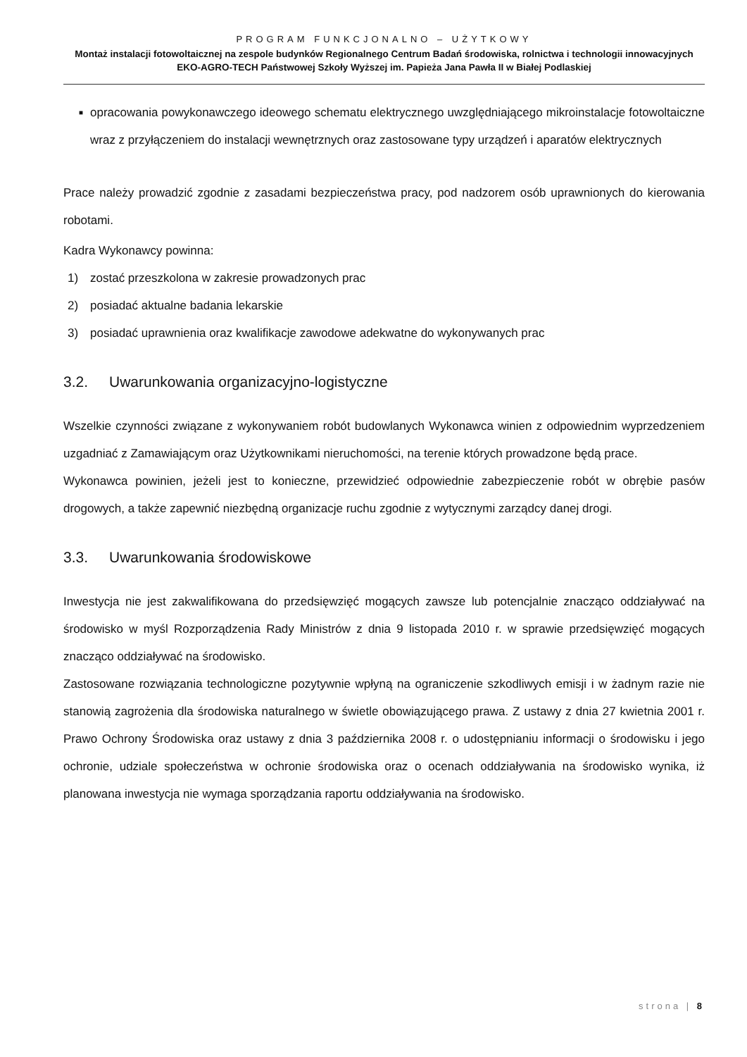PROGRAM FUNKCJONALNO – UŻYTKOWY
Montaż instalacji fotowoltaicznej na zespole budynków Regionalnego Centrum Badań środowiska, rolnictwa i technologii innowacyjnych EKO-AGRO-TECH Państwowej Szkoły Wyższej im. Papieża Jana Pawła II w Białej Podlaskiej
■ opracowania powykonawczego ideowego schematu elektrycznego uwzględniającego mikroinstalacje fotowoltaiczne wraz z przyłączeniem do instalacji wewnętrznych oraz zastosowane typy urządzeń i aparatów elektrycznych
Prace należy prowadzić zgodnie z zasadami bezpieczeństwa pracy, pod nadzorem osób uprawnionych do kierowania robotami.
Kadra Wykonawcy powinna:
1) zostać przeszkolona w zakresie prowadzonych prac
2) posiadać aktualne badania lekarskie
3) posiadać uprawnienia oraz kwalifikacje zawodowe adekwatne do wykonywanych prac
3.2. Uwarunkowania organizacyjno-logistyczne
Wszelkie czynności związane z wykonywaniem robót budowlanych Wykonawca winien z odpowiednim wyprzedzeniem uzgadniać z Zamawiającym oraz Użytkownikami nieruchomości, na terenie których prowadzone będą prace.
Wykonawca powinien, jeżeli jest to konieczne, przewidzieć odpowiednie zabezpieczenie robót w obrębie pasów drogowych, a także zapewnić niezbędną organizacje ruchu zgodnie z wytycznymi zarządcy danej drogi.
3.3. Uwarunkowania środowiskowe
Inwestycja nie jest zakwalifikowana do przedsięwzięć mogących zawsze lub potencjalnie znacząco oddziaływać na środowisko w myśl Rozporządzenia Rady Ministrów z dnia 9 listopada 2010 r. w sprawie przedsięwzięć mogących znacząco oddziaływać na środowisko.
Zastosowane rozwiązania technologiczne pozytywnie wpłyną na ograniczenie szkodliwych emisji i w żadnym razie nie stanowią zagrożenia dla środowiska naturalnego w świetle obowiązującego prawa. Z ustawy z dnia 27 kwietnia 2001 r. Prawo Ochrony Środowiska oraz ustawy z dnia 3 października 2008 r. o udostępnianiu informacji o środowisku i jego ochronie, udziale społeczeństwa w ochronie środowiska oraz o ocenach oddziaływania na środowisko wynika, iż planowana inwestycja nie wymaga sporządzania raportu oddziaływania na środowisko.
strona | 8